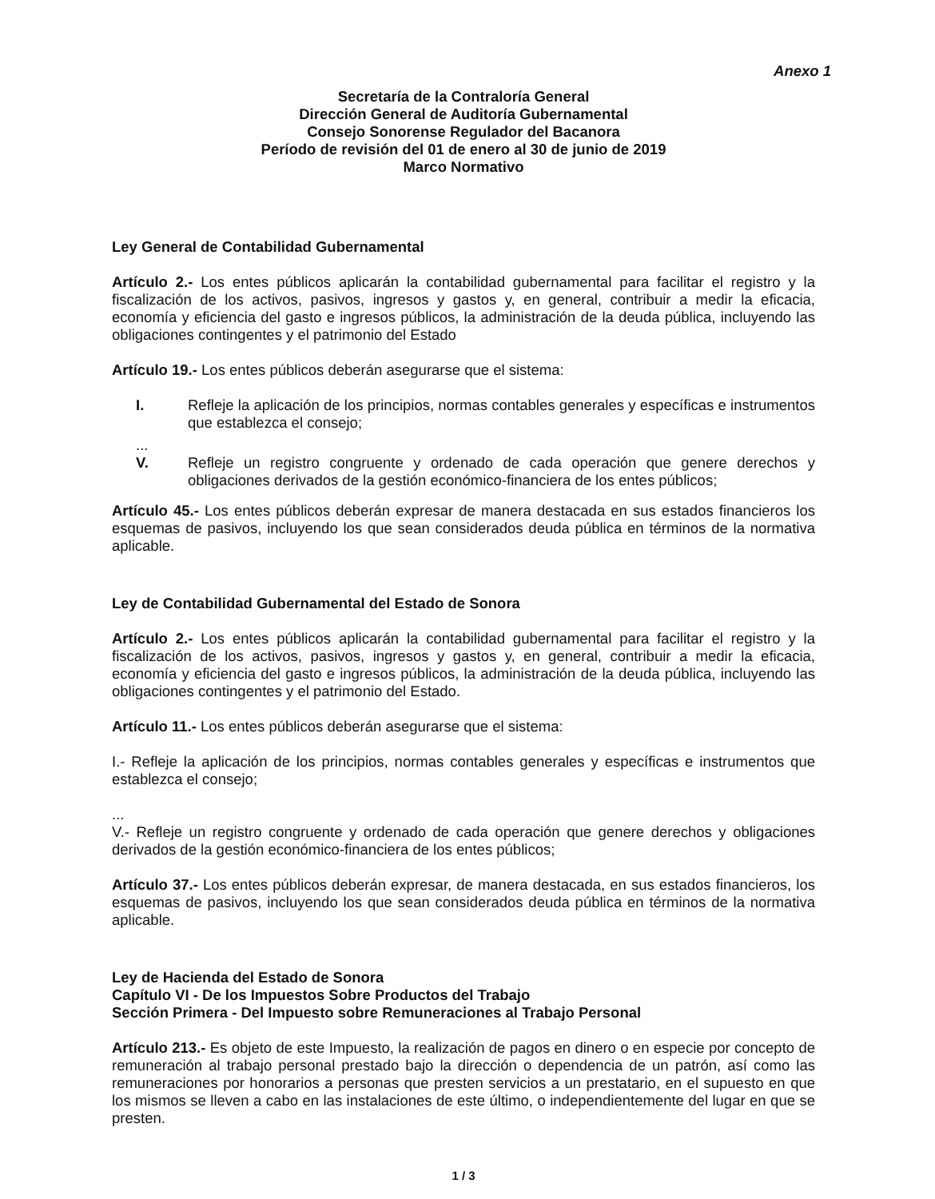Anexo 1
Secretaría de la Contraloría General
Dirección General de Auditoría Gubernamental
Consejo Sonorense Regulador del Bacanora
Período de revisión del 01 de enero al 30 de junio de 2019
Marco Normativo
Ley General de Contabilidad Gubernamental
Artículo 2.- Los entes públicos aplicarán la contabilidad gubernamental para facilitar el registro y la fiscalización de los activos, pasivos, ingresos y gastos y, en general, contribuir a medir la eficacia, economía y eficiencia del gasto e ingresos públicos, la administración de la deuda pública, incluyendo las obligaciones contingentes y el patrimonio del Estado
Artículo 19.- Los entes públicos deberán asegurarse que el sistema:
I. Refleje la aplicación de los principios, normas contables generales y específicas e instrumentos que establezca el consejo;
...
V. Refleje un registro congruente y ordenado de cada operación que genere derechos y obligaciones derivados de la gestión económico-financiera de los entes públicos;
Artículo 45.- Los entes públicos deberán expresar de manera destacada en sus estados financieros los esquemas de pasivos, incluyendo los que sean considerados deuda pública en términos de la normativa aplicable.
Ley de Contabilidad Gubernamental del Estado de Sonora
Artículo 2.- Los entes públicos aplicarán la contabilidad gubernamental para facilitar el registro y la fiscalización de los activos, pasivos, ingresos y gastos y, en general, contribuir a medir la eficacia, economía y eficiencia del gasto e ingresos públicos, la administración de la deuda pública, incluyendo las obligaciones contingentes y el patrimonio del Estado.
Artículo 11.- Los entes públicos deberán asegurarse que el sistema:
I.- Refleje la aplicación de los principios, normas contables generales y específicas e instrumentos que establezca el consejo;
...
V.- Refleje un registro congruente y ordenado de cada operación que genere derechos y obligaciones derivados de la gestión económico-financiera de los entes públicos;
Artículo 37.- Los entes públicos deberán expresar, de manera destacada, en sus estados financieros, los esquemas de pasivos, incluyendo los que sean considerados deuda pública en términos de la normativa aplicable.
Ley de Hacienda del Estado de Sonora
Capítulo VI - De los Impuestos Sobre Productos del Trabajo
Sección Primera - Del Impuesto sobre Remuneraciones al Trabajo Personal
Artículo 213.- Es objeto de este Impuesto, la realización de pagos en dinero o en especie por concepto de remuneración al trabajo personal prestado bajo la dirección o dependencia de un patrón, así como las remuneraciones por honorarios a personas que presten servicios a un prestatario, en el supuesto en que los mismos se lleven a cabo en las instalaciones de este último, o independientemente del lugar en que se presten.
1 / 3